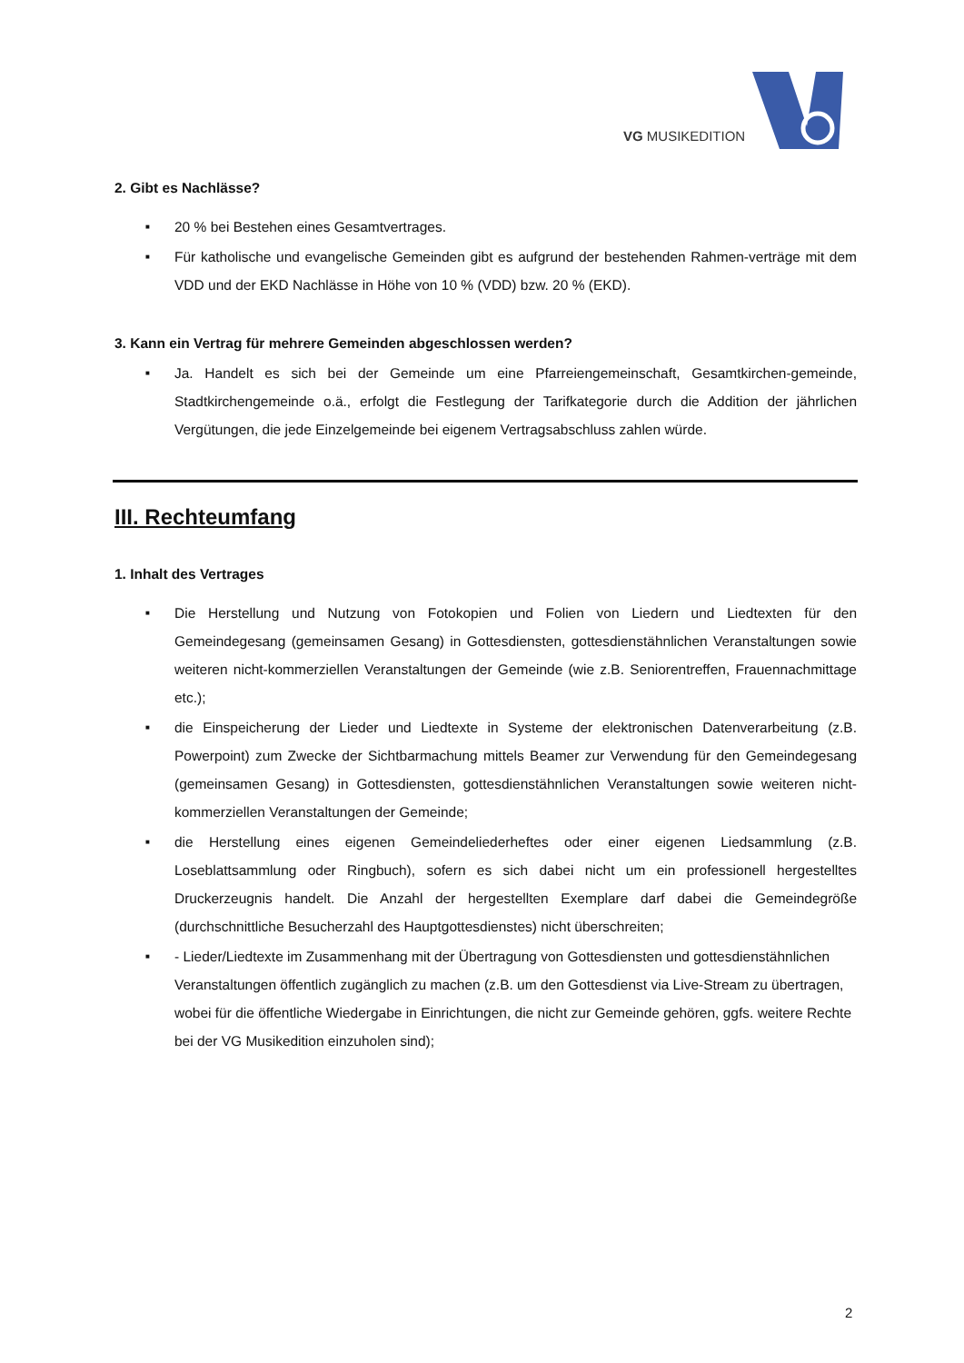VG MUSIKEDITION
2. Gibt es Nachlässe?
■ 20 % bei Bestehen eines Gesamtvertrages.
■ Für katholische und evangelische Gemeinden gibt es aufgrund der bestehenden Rahmen-verträge mit dem VDD und der EKD Nachlässe in Höhe von 10 % (VDD) bzw. 20 % (EKD).
3. Kann ein Vertrag für mehrere Gemeinden abgeschlossen werden?
■ Ja. Handelt es sich bei der Gemeinde um eine Pfarreiengemeinschaft, Gesamtkirchen-gemeinde, Stadtkirchengemeinde o.ä., erfolgt die Festlegung der Tarifkategorie durch die Addition der jährlichen Vergütungen, die jede Einzelgemeinde bei eigenem Vertragsabschluss zahlen würde.
III. Rechteumfang
1. Inhalt des Vertrages
■ Die Herstellung und Nutzung von Fotokopien und Folien von Liedern und Liedtexten für den Gemeindegesang (gemeinsamen Gesang) in Gottesdiensten, gottesdienstähnlichen Veranstaltungen sowie weiteren nicht-kommerziellen Veranstaltungen der Gemeinde (wie z.B. Seniorentreffen, Frauennachmittage etc.);
■ die Einspeicherung der Lieder und Liedtexte in Systeme der elektronischen Datenverarbeitung (z.B. Powerpoint) zum Zwecke der Sichtbarmachung mittels Beamer zur Verwendung für den Gemeindegesang (gemeinsamen Gesang) in Gottesdiensten, gottesdienstähnlichen Veranstaltungen sowie weiteren nicht-kommerziellen Veranstaltungen der Gemeinde;
■ die Herstellung eines eigenen Gemeindeliederheftes oder einer eigenen Liedsammlung (z.B. Loseblattsammlung oder Ringbuch), sofern es sich dabei nicht um ein professionell hergestelltes Druckerzeugnis handelt. Die Anzahl der hergestellten Exemplare darf dabei die Gemeindegröße (durchschnittliche Besucherzahl des Hauptgottesdienstes) nicht überschreiten;
■ - Lieder/Liedtexte im Zusammenhang mit der Übertragung von Gottesdiensten und gottesdienstähnlichen Veranstaltungen öffentlich zugänglich zu machen (z.B. um den Gottesdienst via Live-Stream zu übertragen, wobei für die öffentliche Wiedergabe in Einrichtungen, die nicht zur Gemeinde gehören, ggfs. weitere Rechte bei der VG Musikedition einzuholen sind);
2